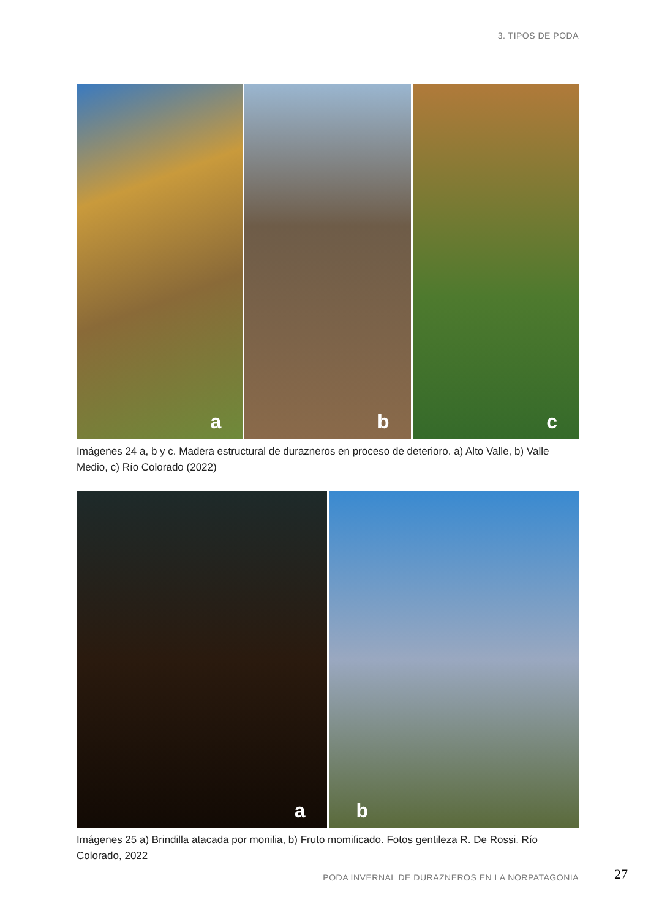3. TIPOS DE PODA
a
b
c
Imágenes 24 a, b y c. Madera estructural de durazneros en proceso de deterioro. a) Alto Valle, b) Valle Medio, c) Río Colorado (2022)
a
b
Imágenes 25 a) Brindilla atacada por monilia, b) Fruto momificado. Fotos gentileza R. De Rossi. Río Colorado, 2022
PODA INVERNAL DE DURAZNEROS EN LA NORPATAGONIA
27